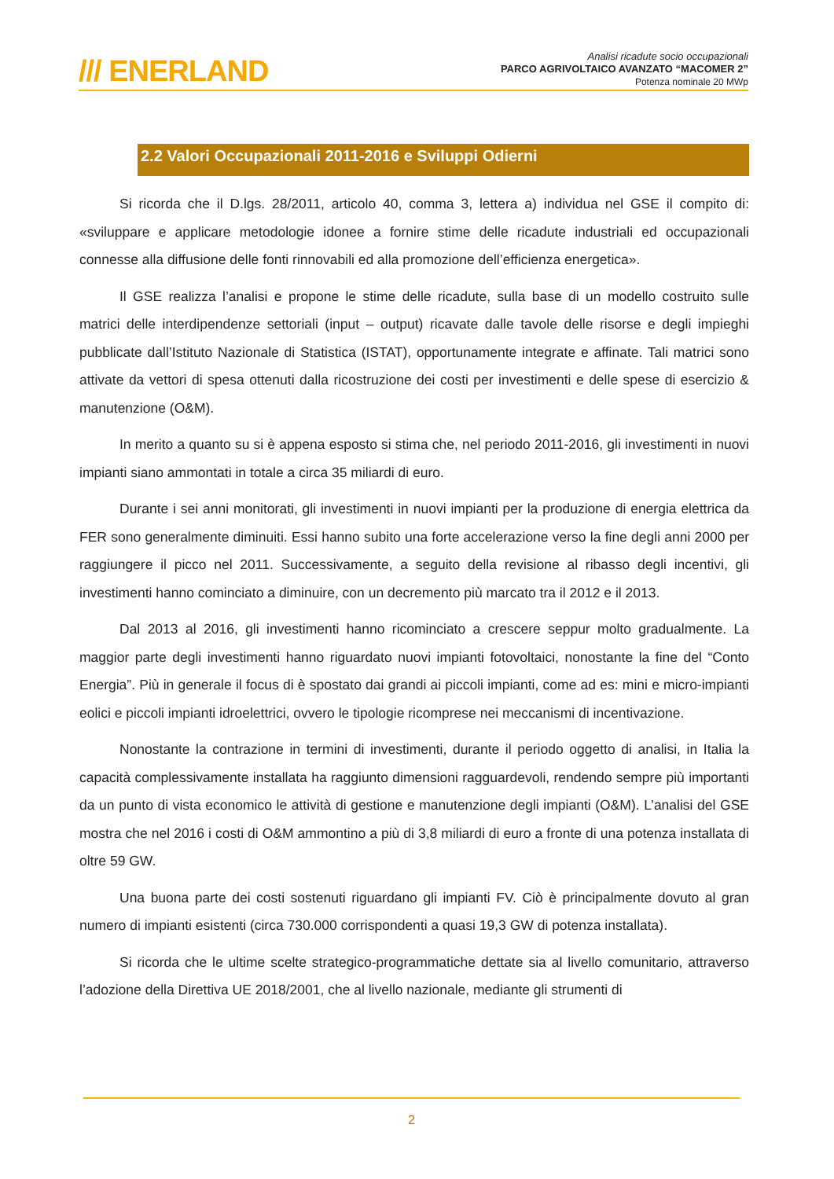/// ENERLAND
Analisi ricadute socio occupazionali
PARCO AGRIVOLTAICO AVANZATO “MACOMER 2”
Potenza nominale 20 MWp
2.2 Valori Occupazionali 2011-2016 e Sviluppi Odierni
Si ricorda che il D.lgs. 28/2011, articolo 40, comma 3, lettera a) individua nel GSE il compito di: «sviluppare e applicare metodologie idonee a fornire stime delle ricadute industriali ed occupazionali connesse alla diffusione delle fonti rinnovabili ed alla promozione dell’efficienza energetica».
Il GSE realizza l’analisi e propone le stime delle ricadute, sulla base di un modello costruito sulle matrici delle interdipendenze settoriali (input – output) ricavate dalle tavole delle risorse e degli impieghi pubblicate dall’Istituto Nazionale di Statistica (ISTAT), opportunamente integrate e affinate. Tali matrici sono attivate da vettori di spesa ottenuti dalla ricostruzione dei costi per investimenti e delle spese di esercizio & manutenzione (O&M).
In merito a quanto su si è appena esposto si stima che, nel periodo 2011-2016, gli investimenti in nuovi impianti siano ammontati in totale a circa 35 miliardi di euro.
Durante i sei anni monitorati, gli investimenti in nuovi impianti per la produzione di energia elettrica da FER sono generalmente diminuiti. Essi hanno subito una forte accelerazione verso la fine degli anni 2000 per raggiungere il picco nel 2011. Successivamente, a seguito della revisione al ribasso degli incentivi, gli investimenti hanno cominciato a diminuire, con un decremento più marcato tra il 2012 e il 2013.
Dal 2013 al 2016, gli investimenti hanno ricominciato a crescere seppur molto gradualmente. La maggior parte degli investimenti hanno riguardato nuovi impianti fotovoltaici, nonostante la fine del “Conto Energia”. Più in generale il focus di è spostato dai grandi ai piccoli impianti, come ad es: mini e micro-impianti eolici e piccoli impianti idroelettrici, ovvero le tipologie ricomprese nei meccanismi di incentivazione.
Nonostante la contrazione in termini di investimenti, durante il periodo oggetto di analisi, in Italia la capacità complessivamente installata ha raggiunto dimensioni ragguardevoli, rendendo sempre più importanti da un punto di vista economico le attività di gestione e manutenzione degli impianti (O&M). L’analisi del GSE mostra che nel 2016 i costi di O&M ammontino a più di 3,8 miliardi di euro a fronte di una potenza installata di oltre 59 GW.
Una buona parte dei costi sostenuti riguardano gli impianti FV. Ciò è principalmente dovuto al gran numero di impianti esistenti (circa 730.000 corrispondenti a quasi 19,3 GW di potenza installata).
Si ricorda che le ultime scelte strategico-programmatiche dettate sia al livello comunitario, attraverso l’adozione della Direttiva UE 2018/2001, che al livello nazionale, mediante gli strumenti di
2